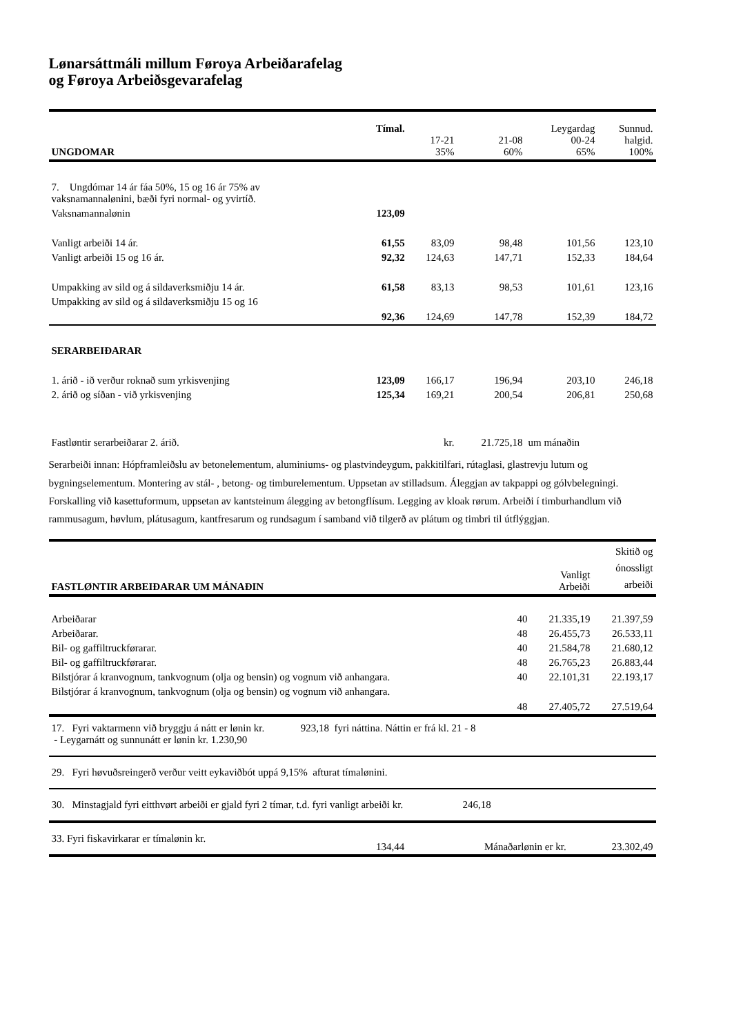Lønarsáttmáli millum Føroya Arbeiðarafelag
og Føroya Arbeiðsgevarafelag
| UNGDOMAR | Tímal. | 17-21 35% | 21-08 60% | Leygardag 00-24 65% | Sunnud. halgid. 100% |
| --- | --- | --- | --- | --- | --- |
| 7. Ungdómar 14 ár fáa 50%, 15 og 16 ár 75% av vaksnamannalønini, bæði fyri normal- og yvirtíð. | | | | | |
| Vaksnamannalønin | 123,09 | | | | |
| Vanligt arbeiði 14 ár. | 61,55 | 83,09 | 98,48 | 101,56 | 123,10 |
| Vanligt arbeiði 15 og 16 ár. | 92,32 | 124,63 | 147,71 | 152,33 | 184,64 |
| Umpakking av sild og á sildaverksmiðju 14 ár. | 61,58 | 83,13 | 98,53 | 101,61 | 123,16 |
| Umpakking av sild og á sildaverksmiðju 15 og 16 | 92,36 | 124,69 | 147,78 | 152,39 | 184,72 |
| SERARBEIÐARAR | | | | | |
| 1. árið - ið verður roknað sum yrkisvenjing | 123,09 | 166,17 | 196,94 | 203,10 | 246,18 |
| 2. árið og síðan - við yrkisvenjing | 125,34 | 169,21 | 200,54 | 206,81 | 250,68 |
| Fastløntir serarbeiðarar 2. árið. | | kr. | 21.725,18 | um mánaðin | |
Serarbeiði innan: Hópframleiðslu av betonelementum, aluminiums- og plastvindeygum, pakkitilfari, rútaglasi, glastrevju lutum og bygningselementum. Montering av stál- , betong- og timburelementum. Uppsetan av stilladsum. Áleggjan av takpappi og gólvbelegningi. Forskalling við kasettuformum, uppsetan av kantsteinum álegging av betongflísum. Legging av kloak rørum. Arbeiði í timburhandlum við rammusagum, høvlum, plátusagum, kantfresarum og rundsagum í samband við tilgerð av plátum og timbri til útflýggjan.
| FASTLØNTIR ARBEIÐARAR UM MÁNAÐIN | | Vanligt Arbeiði | Skitið og ónossligt arbeiði |
| --- | --- | --- | --- |
| Arbeiðarar | 40 | 21.335,19 | 21.397,59 |
| Arbeiðarar. | 48 | 26.455,73 | 26.533,11 |
| Bil- og gaffiltruckførarar. | 40 | 21.584,78 | 21.680,12 |
| Bil- og gaffiltruckførarar. | 48 | 26.765,23 | 26.883,44 |
| Bilstjórar á kranvognum, tankvognum (olja og bensin) og vognum við anhangara. | 40 | 22.101,31 | 22.193,17 |
| Bilstjórar á kranvognum, tankvognum (olja og bensin) og vognum við anhangara. | 48 | 27.405,72 | 27.519,64 |
| 17. Fyri vaktarmenn við bryggju á nátt er lønin kr. 923,18 fyri náttina. Náttin er frá kl. 21 - 8 - Leygarnátt og sunnunátt er lønin kr. 1.230,90 |
| 29. Fyri høvuðsreingerð verður veitt eykaviðbót uppá 9,15% afturat tímalønini. |
| 30. Minstagjald fyri eitthvørt arbeiði er gjald fyri 2 tímar, t.d. fyri vanligt arbeiði kr. 246,18 |
| 33. Fyri fiskavirkarar er tímalønin kr. | 134,44 | Mánaðarlønin er kr. | 23.302,49 |